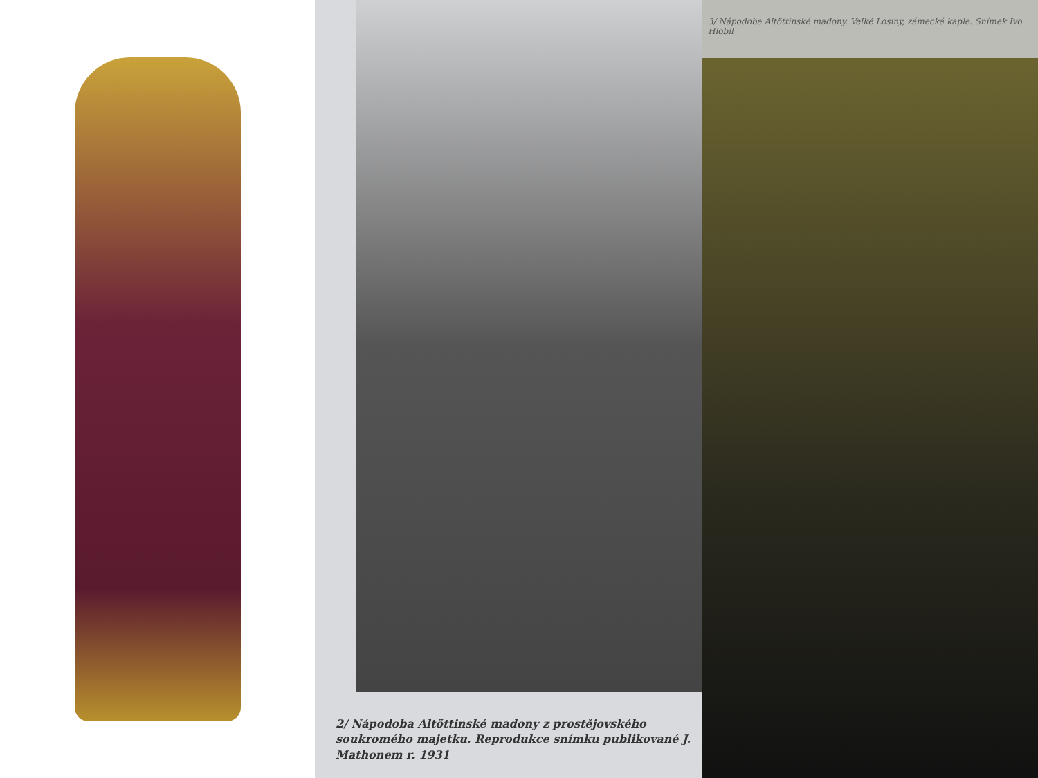2/ Nápodoba Altöttinské madony z prostějovského soukromého majetku. Reprodukce snímku publikované J. Mathonem r. 1931
3/ Nápodoba Altöttinské madony. Velké Losiny, zámecká kaple. Snímek Ivo Hlobil